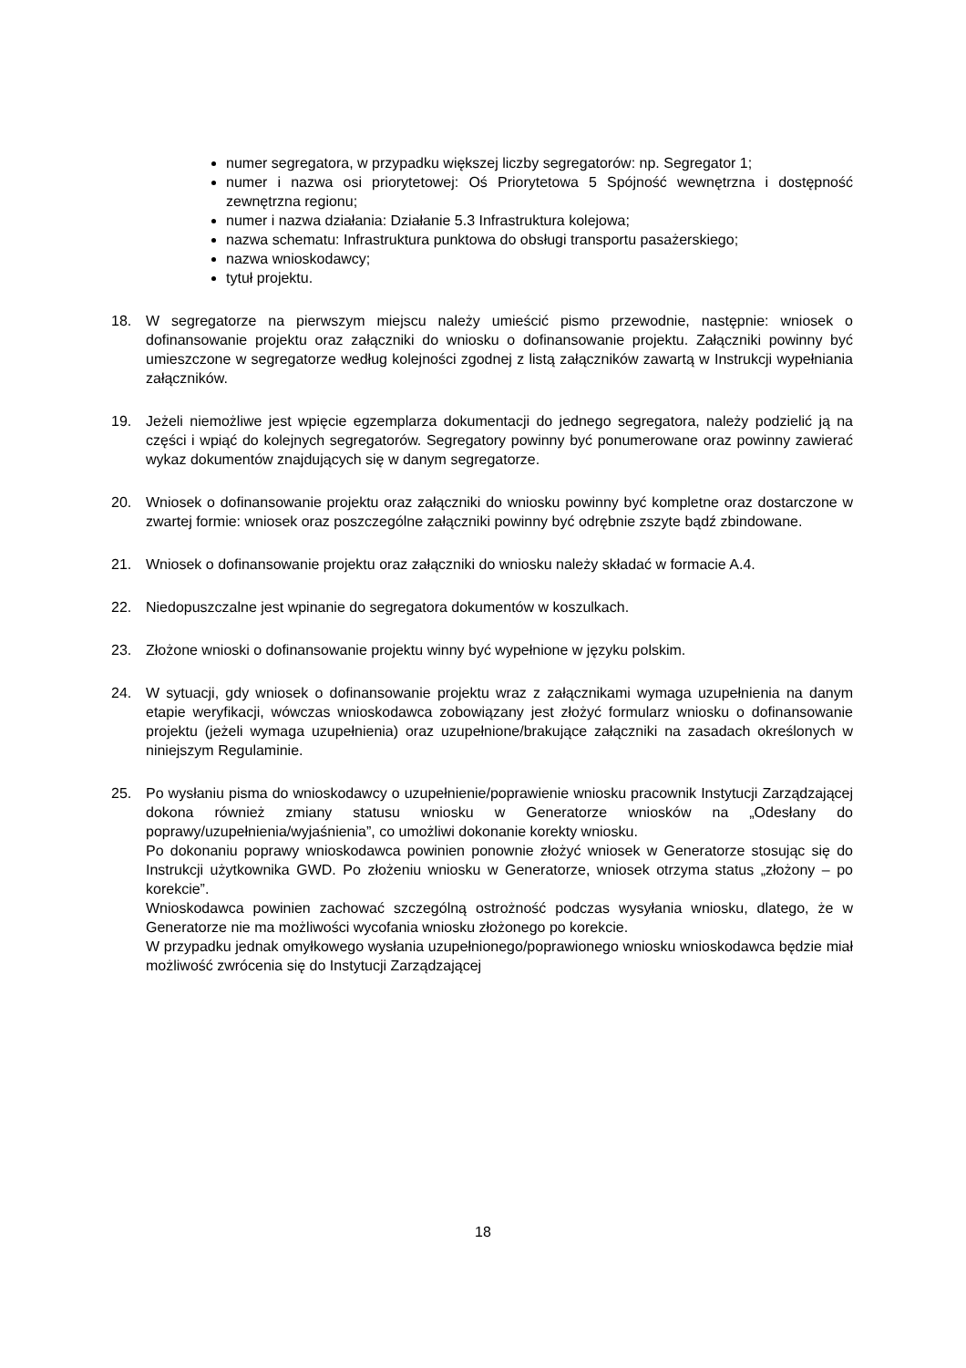numer segregatora, w przypadku większej liczby segregatorów: np. Segregator 1;
numer i nazwa osi priorytetowej: Oś Priorytetowa 5 Spójność wewnętrzna i dostępność zewnętrzna regionu;
numer i nazwa działania: Działanie 5.3 Infrastruktura kolejowa;
nazwa schematu: Infrastruktura punktowa do obsługi transportu pasażerskiego;
nazwa wnioskodawcy;
tytuł projektu.
18. W segregatorze na pierwszym miejscu należy umieścić pismo przewodnie, następnie: wniosek o dofinansowanie projektu oraz załączniki do wniosku o dofinansowanie projektu. Załączniki powinny być umieszczone w segregatorze według kolejności zgodnej z listą załączników zawartą w Instrukcji wypełniania załączników.
19. Jeżeli niemożliwe jest wpięcie egzemplarza dokumentacji do jednego segregatora, należy podzielić ją na części i wpiąć do kolejnych segregatorów. Segregatory powinny być ponumerowane oraz powinny zawierać wykaz dokumentów znajdujących się w danym segregatorze.
20. Wniosek o dofinansowanie projektu oraz załączniki do wniosku powinny być kompletne oraz dostarczone w zwartej formie: wniosek oraz poszczególne załączniki powinny być odrębnie zszyte bądź zbindowane.
21. Wniosek o dofinansowanie projektu oraz załączniki do wniosku należy składać w formacie A.4.
22. Niedopuszczalne jest wpinanie do segregatora dokumentów w koszulkach.
23. Złożone wnioski o dofinansowanie projektu winny być wypełnione w języku polskim.
24. W sytuacji, gdy wniosek o dofinansowanie projektu wraz z załącznikami wymaga uzupełnienia na danym etapie weryfikacji, wówczas wnioskodawca zobowiązany jest złożyć formularz wniosku o dofinansowanie projektu (jeżeli wymaga uzupełnienia) oraz uzupełnione/brakujące załączniki na zasadach określonych w niniejszym Regulaminie.
25. Po wysłaniu pisma do wnioskodawcy o uzupełnienie/poprawienie wniosku pracownik Instytucji Zarządzającej dokona również zmiany statusu wniosku w Generatorze wniosków na „Odesłany do poprawy/uzupełnienia/wyjaśnienia”, co umożliwi dokonanie korekty wniosku.
Po dokonaniu poprawy wnioskodawca powinien ponownie złożyć wniosek w Generatorze stosując się do Instrukcji użytkownika GWD. Po złożeniu wniosku w Generatorze, wniosek otrzyma status „złożony – po korekcie”.
Wnioskodawca powinien zachować szczególną ostrożność podczas wysyłania wniosku, dlatego, że w Generatorze nie ma możliwości wycofania wniosku złożonego po korekcie.
W przypadku jednak omyłkowego wysłania uzupełnionego/poprawionego wniosku wnioskodawca będzie miał możliwość zwrócenia się do Instytucji Zarządzającej
18